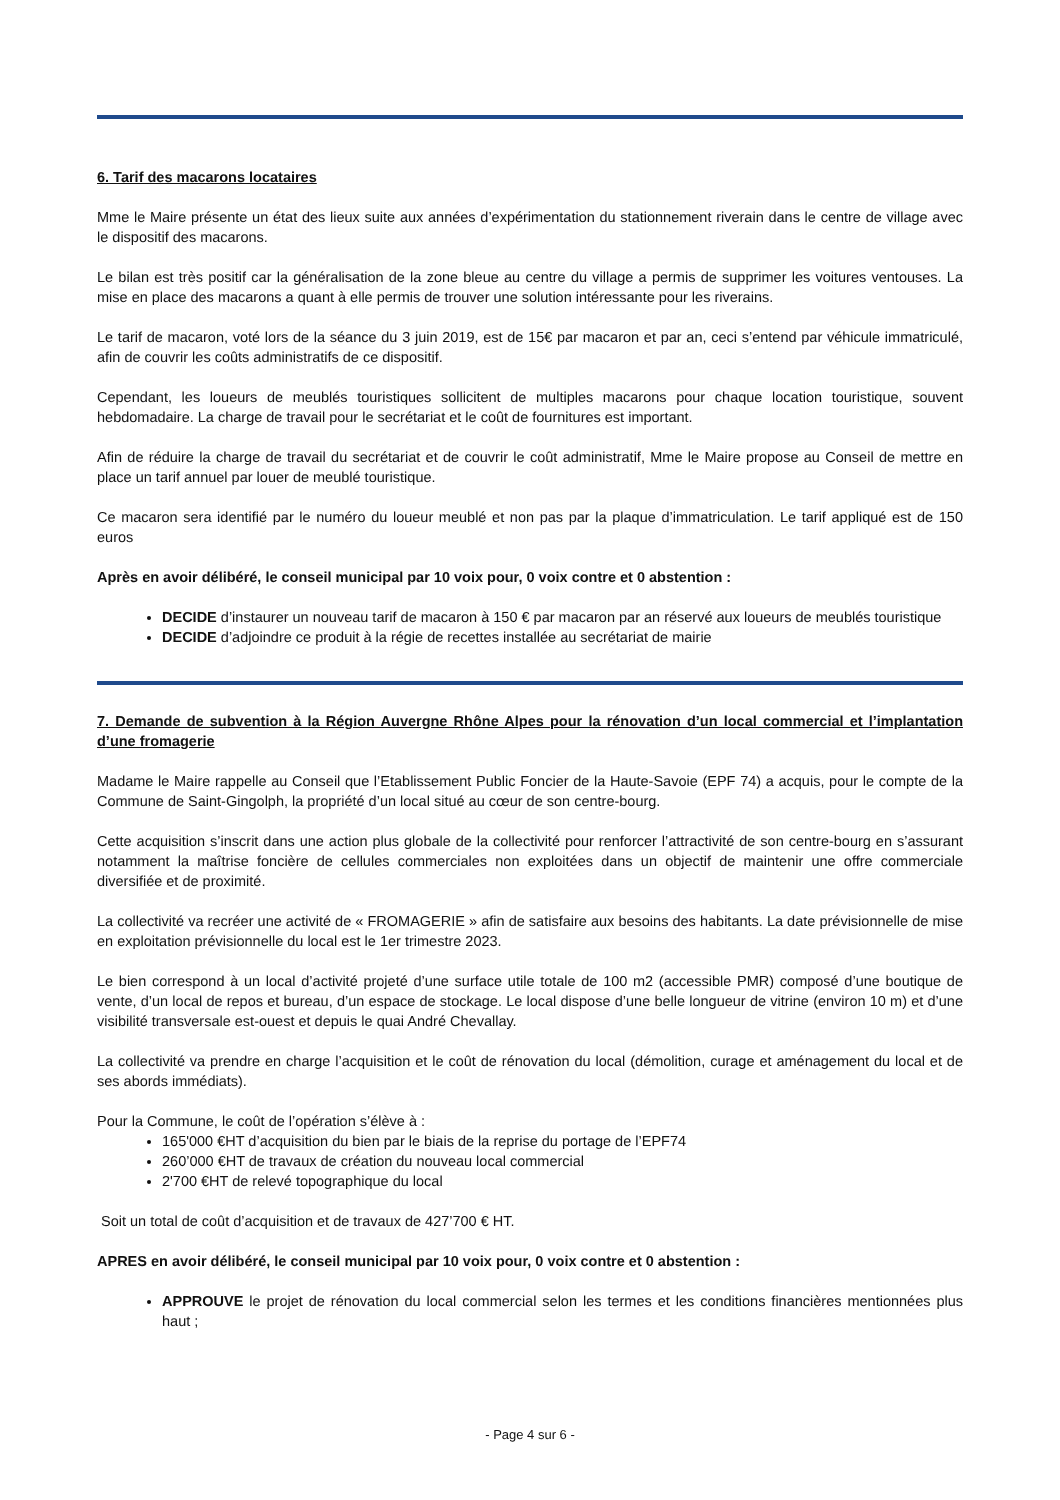6. Tarif des macarons locataires
Mme le Maire présente un état des lieux suite aux années d’expérimentation du stationnement riverain dans le centre de village avec le dispositif des macarons.
Le bilan est très positif car la généralisation de la zone bleue au centre du village a permis de supprimer les voitures ventouses. La mise en place des macarons a quant à elle permis de trouver une solution intéressante pour les riverains.
Le tarif de macaron, voté lors de la séance du 3 juin 2019, est de 15€ par macaron et par an, ceci s’entend par véhicule immatriculé, afin de couvrir les coûts administratifs de ce dispositif.
Cependant, les loueurs de meublés touristiques sollicitent de multiples macarons pour chaque location touristique, souvent hebdomadaire. La charge de travail pour le secrétariat et le coût de fournitures est important.
Afin de réduire la charge de travail du secrétariat et de couvrir le coût administratif, Mme le Maire propose au Conseil de mettre en place un tarif annuel par louer de meublé touristique.
Ce macaron sera identifié par le numéro du loueur meublé et non pas par la plaque d’immatriculation. Le tarif appliqué est de 150 euros
Après en avoir délibéré, le conseil municipal par 10 voix pour, 0 voix contre et 0 abstention :
DECIDE d’instaurer un nouveau tarif de macaron à 150 € par macaron par an réservé aux loueurs de meublés touristique
DECIDE d’adjoindre ce produit à la régie de recettes installée au secrétariat de mairie
7. Demande de subvention à la Région Auvergne Rhône Alpes pour la rénovation d’un local commercial et l’implantation d’une fromagerie
Madame le Maire rappelle au Conseil que l’Etablissement Public Foncier de la Haute-Savoie (EPF 74) a acquis, pour le compte de la Commune de Saint-Gingolph, la propriété d’un local situé au cœur de son centre-bourg.
Cette acquisition s’inscrit dans une action plus globale de la collectivité pour renforcer l’attractivité de son centre-bourg en s’assurant notamment la maîtrise foncière de cellules commerciales non exploitées dans un objectif de maintenir une offre commerciale diversifiée et de proximité.
La collectivité va recréer une activité de « FROMAGERIE » afin de satisfaire aux besoins des habitants. La date prévisionnelle de mise en exploitation prévisionnelle du local est le 1er trimestre 2023.
Le bien correspond à un local d’activité projeté d’une surface utile totale de 100 m2 (accessible PMR) composé d’une boutique de vente, d’un local de repos et bureau, d’un espace de stockage. Le local dispose d’une belle longueur de vitrine (environ 10 m) et d’une visibilité transversale est-ouest et depuis le quai André Chevallay.
La collectivité va prendre en charge l’acquisition et le coût de rénovation du local (démolition, curage et aménagement du local et de ses abords immédiats).
Pour la Commune, le coût de l’opération s’élève à :
165'000 €HT d’acquisition du bien par le biais de la reprise du portage de l’EPF74
260’000 €HT de travaux de création du nouveau local commercial
2'700 €HT de relevé topographique du local
Soit un total de coût d’acquisition et de travaux de 427’700 € HT.
APRES en avoir délibéré, le conseil municipal par 10 voix pour, 0 voix contre et 0 abstention :
APPROUVE le projet de rénovation du local commercial selon les termes et les conditions financières mentionnées plus haut ;
- Page 4 sur 6 -